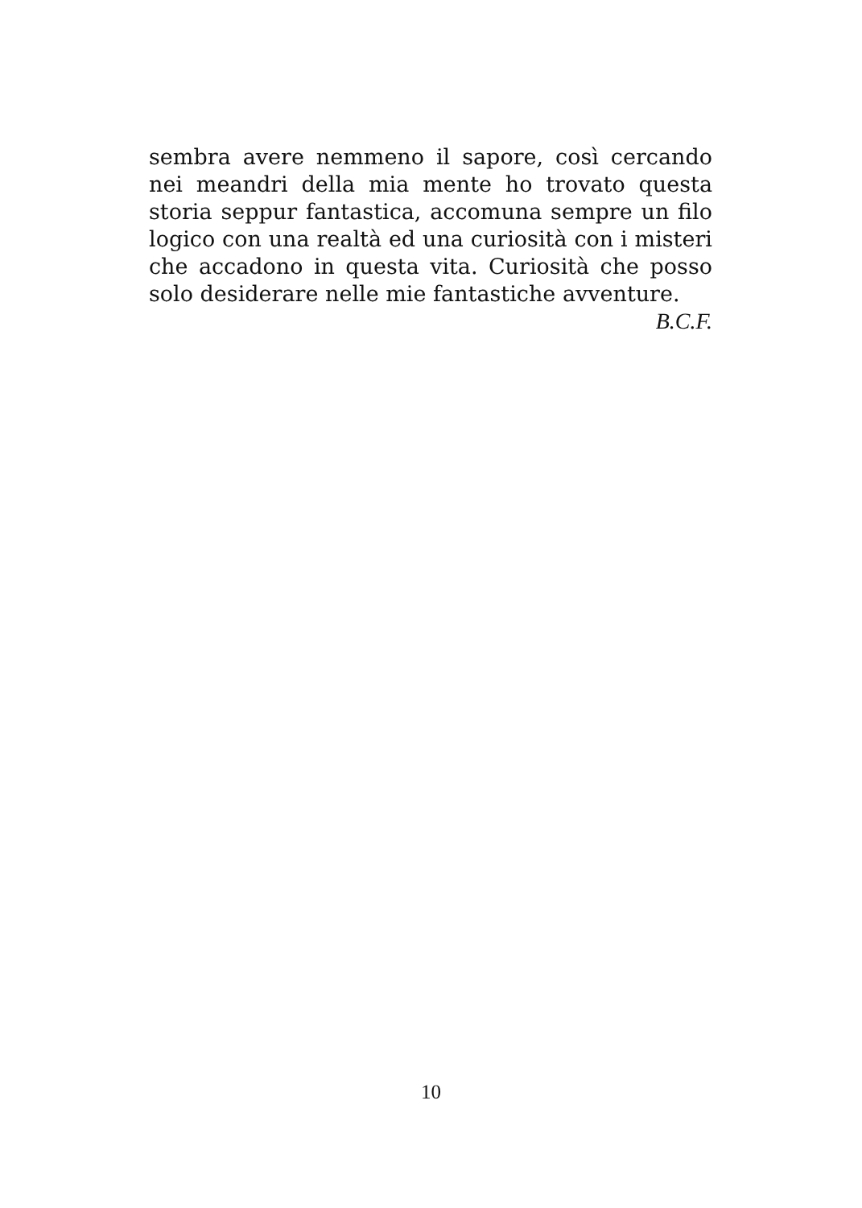sembra avere nemmeno il sapore, così cercando nei meandri della mia mente ho trovato questa storia seppur fantastica, accomuna sempre un filo logico con una realtà ed una curiosità con i misteri che accadono in questa vita. Curiosità che posso solo desiderare nelle mie fantastiche avventure.
B.C.F.
10